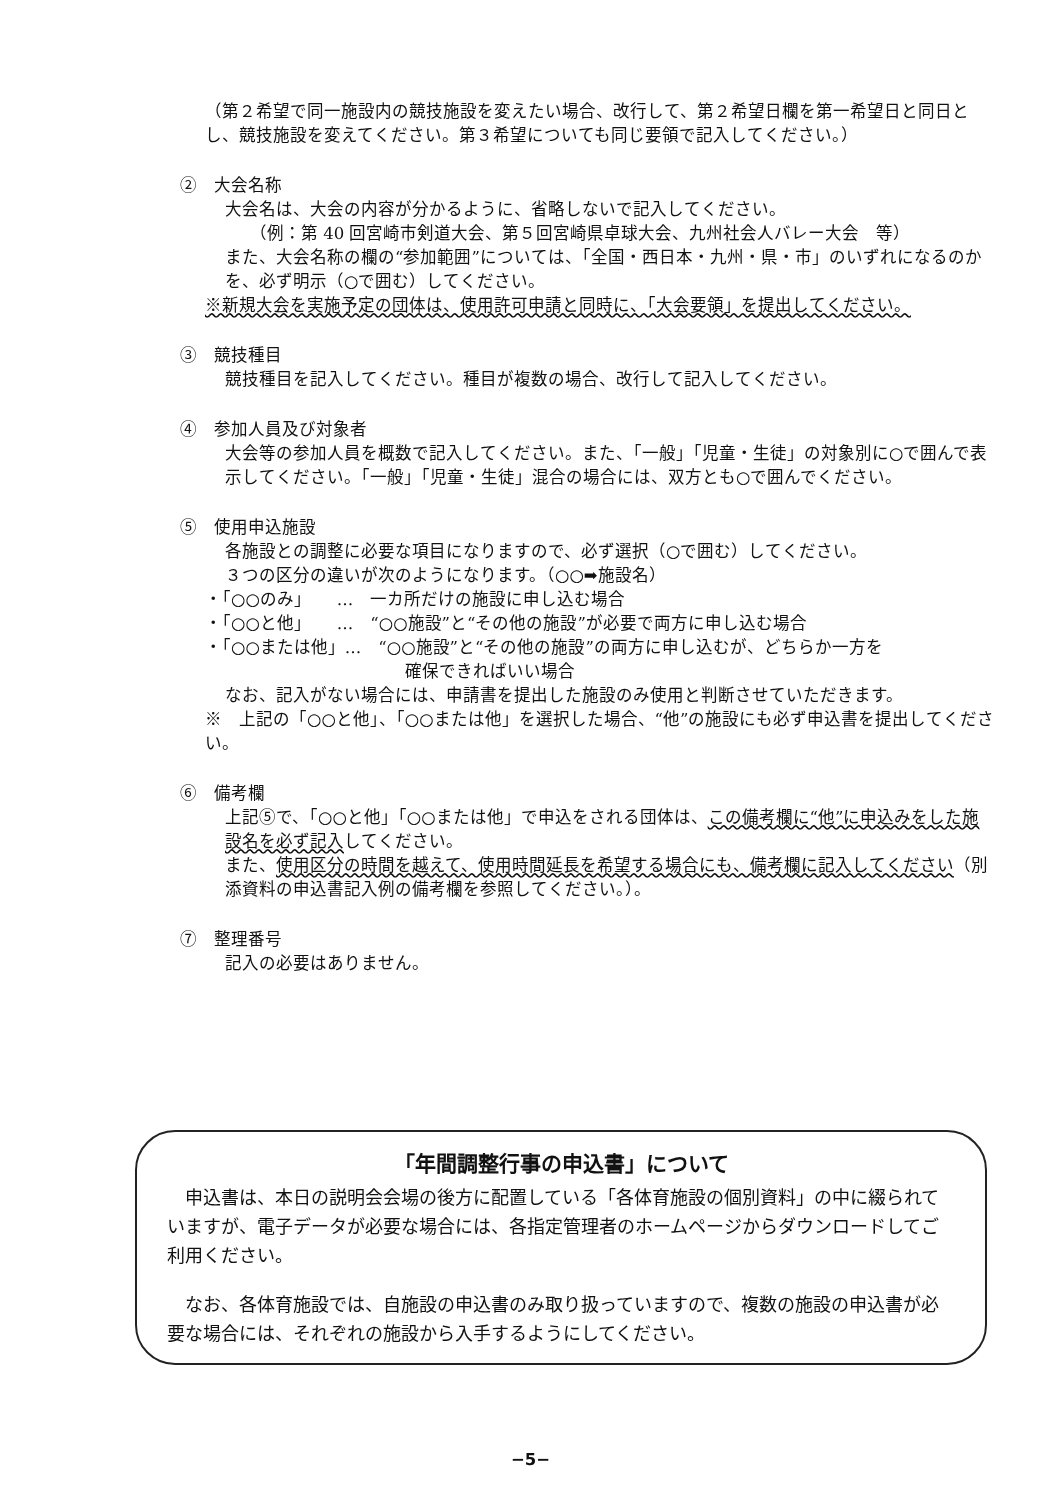（第２希望で同一施設内の競技施設を変えたい場合、改行して、第２希望日欄を第一希望日と同日とし、競技施設を変えてください。第３希望についても同じ要領で記入してください。）
②　大会名称
大会名は、大会の内容が分かるように、省略しないで記入してください。
（例：第 40 回宮崎市剣道大会、第５回宮崎県卓球大会、九州社会人バレー大会　等）
また、大会名称の欄の“参加範囲”については、「全国・西日本・九州・県・市」のいずれになるのかを、必ず明示（○で囲む）してください。
※新規大会を実施予定の団体は、使用許可申請と同時に、「大会要領」を提出してください。
③　競技種目
競技種目を記入してください。種目が複数の場合、改行して記入してください。
④　参加人員及び対象者
大会等の参加人員を概数で記入してください。また、「一般」「児童・生徒」の対象別に○で囲んで表示してください。「一般」「児童・生徒」混合の場合には、双方とも○で囲んでください。
⑤　使用申込施設
各施設との調整に必要な項目になりますので、必ず選択（○で囲む）してください。
３つの区分の違いが次のようになります。（○○➡施設名）
・「○○のみ」　　…　一カ所だけの施設に申し込む場合
・「○○と他」　　…　“○○施設”と“その他の施設”が必要で両方に申し込む場合
・「○○または他」…　“○○施設”と“その他の施設”の両方に申し込むが、どちらか一方を
確保できればいい場合
なお、記入がない場合には、申請書を提出した施設のみ使用と判断させていただきます。
※　上記の「○○と他」、「○○または他」を選択した場合、“他”の施設にも必ず申込書を提出してください。
⑥　備考欄
上記⑤で、「○○と他」「○○または他」で申込をされる団体は、この備考欄に“他”に申込みをした施設名を必ず記入してください。
また、使用区分の時間を越えて、使用時間延長を希望する場合にも、備考欄に記入してください（別添資料の申込書記入例の備考欄を参照してください。）。
⑦　整理番号
記入の必要はありません。
「年間調整行事の申込書」について
　申込書は、本日の説明会会場の後方に配置している「各体育施設の個別資料」の中に綴られていますが、電子データが必要な場合には、各指定管理者のホームページからダウンロードしてご利用ください。
　なお、各体育施設では、自施設の申込書のみ取り扱っていますので、複数の施設の申込書が必要な場合には、それぞれの施設から入手するようにしてください。
−5−